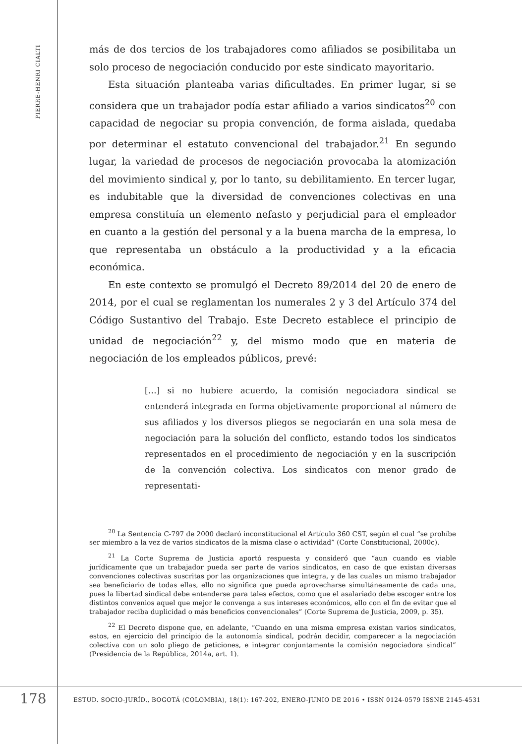PIERRE-HENRI CIALTI
más de dos tercios de los trabajadores como afiliados se posibilitaba un solo proceso de negociación conducido por este sindicato mayoritario.
Esta situación planteaba varias dificultades. En primer lugar, si se considera que un trabajador podía estar afiliado a varios sindicatos<sup>20</sup> con capacidad de negociar su propia convención, de forma aislada, quedaba por determinar el estatuto convencional del trabajador.<sup>21</sup> En segundo lugar, la variedad de procesos de negociación provocaba la atomización del movimiento sindical y, por lo tanto, su debilitamiento. En tercer lugar, es indubitable que la diversidad de convenciones colectivas en una empresa constituía un elemento nefasto y perjudicial para el empleador en cuanto a la gestión del personal y a la buena marcha de la empresa, lo que representaba un obstáculo a la productividad y a la eficacia económica.
En este contexto se promulgó el Decreto 89/2014 del 20 de enero de 2014, por el cual se reglamentan los numerales 2 y 3 del Artículo 374 del Código Sustantivo del Trabajo. Este Decreto establece el principio de unidad de negociación<sup>22</sup> y, del mismo modo que en materia de negociación de los empleados públicos, prevé:
[…] si no hubiere acuerdo, la comisión negociadora sindical se entenderá integrada en forma objetivamente proporcional al número de sus afiliados y los diversos pliegos se negociarán en una sola mesa de negociación para la solución del conflicto, estando todos los sindicatos representados en el procedimiento de negociación y en la suscripción de la convención colectiva. Los sindicatos con menor grado de representati-
<sup>20</sup> La Sentencia C-797 de 2000 declaró inconstitucional el Artículo 360 CST, según el cual “se prohíbe ser miembro a la vez de varios sindicatos de la misma clase o actividad” (Corte Constitucional, 2000c).
<sup>21</sup> La Corte Suprema de Justicia aportó respuesta y consideró que “aun cuando es viable jurídicamente que un trabajador pueda ser parte de varios sindicatos, en caso de que existan diversas convenciones colectivas suscritas por las organizaciones que integra, y de las cuales un mismo trabajador sea beneficiario de todas ellas, ello no significa que pueda aprovecharse simultáneamente de cada una, pues la libertad sindical debe entenderse para tales efectos, como que el asalariado debe escoger entre los distintos convenios aquel que mejor le convenga a sus intereses económicos, ello con el fin de evitar que el trabajador reciba duplicidad o más beneficios convencionales” (Corte Suprema de Justicia, 2009, p. 35).
<sup>22</sup> El Decreto dispone que, en adelante, “Cuando en una misma empresa existan varios sindicatos, estos, en ejercicio del principio de la autonomía sindical, podrán decidir, comparecer a la negociación colectiva con un solo pliego de peticiones, e integrar conjuntamente la comisión negociadora sindical” (Presidencia de la República, 2014a, art. 1).
178 ESTUD. SOCIO-JURÍD., BOGOTÁ (COLOMBIA), 18(1): 167-202, ENERO-JUNIO DE 2016 • ISSN 0124-0579 ISSNE 2145-4531